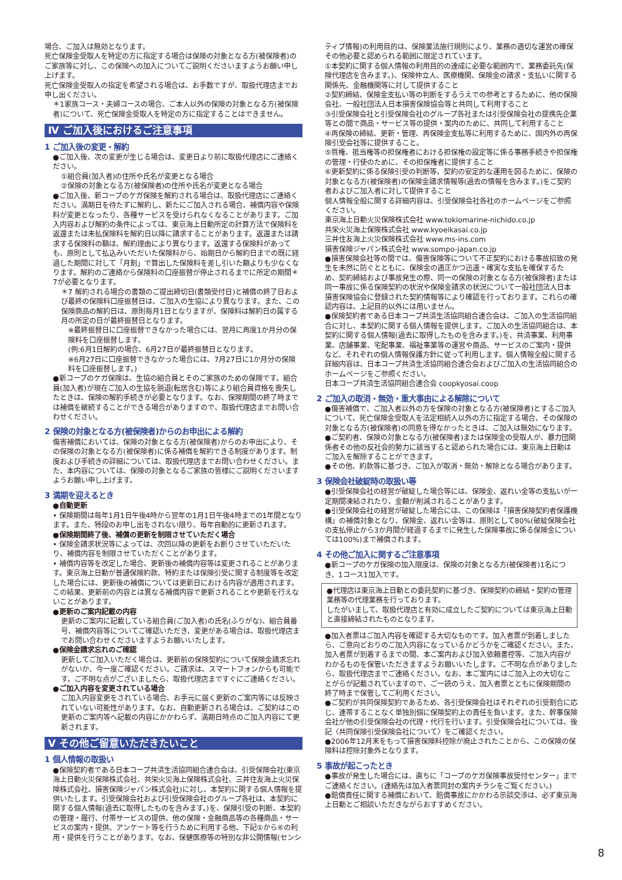場合、ご加入は無効となります。
死亡保険金受取人を特定の方に指定する場合は保険の対象となる方(被保険者)のご家族等に対し、この保険への加入についてご説明くださいますようお願い申し上げます。
死亡保険金受取人の指定を希望される場合は、お手数ですが、取扱代理店までお申し出ください。
＊1家族コース・夫婦コースの場合、ご本人以外の保険の対象となる方(被保険者)について、死亡保険金受取人を特定の方に指定することはできません。
Ⅳ ご加入後におけるご注意事項
1 ご加入後の変更・解約
●ご加入後、次の変更が生じる場合は、変更日より前に取扱代理店にご連絡ください。
①組合員(加入者)の住所や氏名が変更となる場合
②保険の対象となる方(被保険者)の住所や氏名が変更となる場合
●ご加入後、新コープのケガ保険を解約される場合は、取扱代理店にご連絡ください。満期日を待たずに解約し、新たにご加入される場合、補償内容や保険料が変更となったり、各種サービスを受けられなくなることがあります。ご加入内容および解約の条件によっては、東京海上日動所定の計算方法で保険料を返還または未払保険料を解約日以降に請求することがあります。返還または請求する保険料の額は、解約理由により異なります。返還する保険料があっても、原則として払込みいただいた保険料から、始期日から解約日までの既に経過した期間に対して「月割」で算出した保険料を差し引いた額よりも少なくなります。解約のご連絡から保険料の口座振替が停止されるまでに所定の期間＊7が必要となります。
＊7 解約される場合の書類のご提出締切日(書類受付日)と補償の終了日および最終の保険料口座振替日は、ご加入の生協により異なります。また、この保険商品の解約日は、原則毎月1日となりますが、保険料は解約日の属する月の所定の日が最終振替日となります。
※最終振替日に口座振替できなかった場合には、翌月に再度1か月分の保険料を口座振替します。
(例:6月1日解約の場合、6月27日が最終振替日となります。
※6月27日に口座振替できなかった場合には、7月27日に1か月分の保険料を口座振替します。)
●新コープのケガ保険は、生協の組合員とそのご家族のための保険です。組合員(加入者)が現在ご加入の生協を脱退(転居含む)等により組合員資格を喪失したときは、保険の解約手続きが必要となります。なお、保険期間の終了時までは補償を継続することができる場合がありますので、取扱代理店までお問い合わせください。
2 保険の対象となる方(被保険者)からのお申出による解約
傷害補償においては、保険の対象となる方(被保険者)からのお申出により、その保険の対象となる方(被保険者)に係る補償を解約できる制度があります。制度および手続きの詳細については、取扱代理店までお問い合わせください。また、本内容については、保険の対象となるご家族の皆様にご説明くださいますようお願い申し上げます。
3 満期を迎えるとき
●自動更新
• 保険期間は毎年1月1日午後4時から翌年の1月1日午後4時までの1年間となります。また、特段のお申し出をされない限り、毎年自動的に更新されます。
●保険期間終了後、補償の更新を制限させていただく場合
• 保険金請求状況等によっては、次回以降の更新をお断りさせていただいたり、補償内容を制限させていただくことがあります。
• 補償内容等を改定した場合、更新後の補償内容等は変更されることがあります。東京海上日動が普通保険約款、特約または保険引受に関する制度等を改定した場合には、更新後の補償については更新日における内容が適用されます。この結果、更新前の内容とは異なる補償内容で更新されることや更新を行えないことがあります。
●更新のご案内記載の内容
更新のご案内に記載している組合員(ご加入者)の氏名(ふりがな)、組合員番号、補償内容等についてご確認いただき、変更がある場合は、取扱代理店までお問い合わせくださいますようお願いいたします。
●保険金請求忘れのご確認
更新してご加入いただく場合は、更新前の保険契約について保険金請求忘れがないか、今一度ご確認ください。ご請求は、スマートフォンからも可能です。ご不明な点がございましたら、取扱代理店まですぐにご連絡ください。
●ご加入内容を変更されている場合
ご加入内容変更をされている場合、お手元に届く更新のご案内等には反映されていない可能性があります。なお、自動更新される場合は、ご契約はこの更新のご案内等へ記載の内容にかかわらず、満期日時点のご加入内容にて更新されます。
Ⅴ その他ご留意いただきたいこと
1 個人情報の取扱い
●保険契約者である日本コープ共済生活協同組合連合会は、引受保険会社(東京海上日動火災保険株式会社、共栄火災海上保険株式会社、三井住友海上火災保険株式会社、損害保険ジャパン株式会社)に対し、本契約に関する個人情報を提供いたします。引受保険会社および引受保険会社のグループ各社は、本契約に関する個人情報(過去に取得したものを含みます。)を、保険引受の判断、本契約の管理・履行、付帯サービスの提供、他の保険・金融商品等の各種商品・サービスの案内・提供、アンケート等を行うために利用する他、下記①から⑥の利用・提供を行うことがあります。なお、保健医療等の特別な非公開情報(センシ
ティブ情報)の利用目的は、保険業法施行規則により、業務の適切な運営の確保その他必要と認められる範囲に限定されています。
①本契約に関する個人情報の利用目的の達成に必要な範囲内で、業務委託先(保険代理店を含みます。)、保険仲立人、医療機関、保険金の請求・支払いに関する関係先、金融機関等に対して提供すること
②契約締結、保険金支払い等の判断をするうえでの参考とするために、他の保険会社、一般社団法人日本損害保険協会等と共同して利用すること
③引受保険会社と引受保険会社のグループ各社または引受保険会社の提携先企業等との間で商品・サービス等の提供・案内のために、共同して利用すること
④再保険の締結、更新・管理、再保険金支払等に利用するために、国内外の再保険引受会社等に提供すること。
⑤質権、抵当権等の担保権者における担保権の設定等に係る事務手続きや担保権の管理・行使のために、その担保権者に提供すること
⑥更新契約に係る保険引受の判断等、契約の安定的な運用を図るために、保険の対象となる方(被保険者)の保険金請求情報等(過去の情報を含みます。)をご契約者およびご加入者に対して提供すること
個人情報全般に関する詳細内容は、引受保険会社各社のホームページをご参照ください。
東京海上日動火災保険株式会社 www.tokiomarine-nichido.co.jp
共栄火災海上保険株式会社 www.kyoeikasai.co.jp
三井住友海上火災保険株式会社 www.ms-ins.com
損害保険ジャパン株式会社 www.sompo-japan.co.jp
●損害保険会社等の間では、傷害保険等について不正契約における事故招致の発生を未然に防ぐとともに、保険金の適正かつ迅速・確実な支払を確保するため、契約締結および事故発生の際、同一の保険の対象となる方(被保険者)または同一事故に係る保険契約の状況や保険金請求の状況について一般社団法人日本損害保険協会に登録された契約情報等により確認を行っております。これらの確認内容は、上記目的以外には用いません。
●保険契約者である日本コープ共済生活協同組合連合会は、ご加入の生活協同組合に対し、本契約に関する個人情報を提供します。ご加入の生活協同組合は、本契約に関する個人情報(過去に取得したものを含みます。)を、共済事業、利用事業、店舗事業、宅配事業、福祉事業等の運営や商品、サービスのご案内・提供など、それぞれの個人情報保護方針に従って利用します。個人情報全般に関する詳細内容は、日本コープ共済生活協同組合連合会およびご加入の生活協同組合のホームページをご参照ください。
日本コープ共済生活協同組合連合会 coopkyosai.coop
2 ご加入の取消・無効・重大事由による解除について
●傷害補償で、ご加入者以外の方を保険の対象となる方(被保険者)とするご加入について、死亡保険金受取人を法定相続人以外の方に指定する場合、その保険の対象となる方(被保険者)の同意を得なかったときは、ご加入は無効になります。
●ご契約者、保険の対象となる方(被保険者)または保険金の受取人が、暴力団関係者その他の反社会的勢力に該当すると認められた場合には、東京海上日動はご加入を解除することができます。
●その他、約款等に基づき、ご加入が取消・無効・解除となる場合があります。
3 保険会社破綻時の取扱い等
●引受保険会社の経営が破綻した場合等には、保険金、返れい金等の支払いが一定期間凍結されたり、金額が削減されることがあります。
●引受保険会社の経営が破綻した場合には、この保険は「損害保険契約者保護機構」の補償対象となり、保険金、返れい金等は、原則として80%(破綻保険会社の支払停止から3か月間が経過するまでに発生した保険事故に係る保険金については100%)まで補償されます。
4 その他ご加入に関するご注意事項
●新コープのケガ保険の加入限度は、保険の対象となる方(被保険者)1名につき、1コース1加入です。
●代理店は東京海上日動との委託契約に基づき、保険契約の締結・契約の管理業務等の代理業務を行っております。
したがいまして、取扱代理店と有効に成立したご契約については東京海上日動と直接締結されたものとなります。
●加入者票はご加入内容を確認する大切なものです。加入者票が到着しましたら、ご意向どおりのご加入内容になっているかどうかをご確認ください。また、加入者票が到着するまでの間、本ご案内および加入依頼書控等、ご加入内容がわかるものを保管いただきますようお願いいたします。ご不明な点がありましたら、取扱代理店までご連絡ください。なお、本ご案内にはご加入上の大切なことがらが記載されていますので、ご一読のうえ、加入者票とともに保険期間の終了時まで保管してご利用ください。
●ご契約が共同保険契約であるため、各引受保険会社はそれぞれの引受割合に応じ、連帯することなく単独別個に保険契約上の責任を負います。また、幹事保険会社が他の引受保険会社の代理・代行を行います。引受保険会社については、後記〈共同保険引受保険会社について〉をご確認ください。
●2006年12月末をもって損害保険料控除が廃止されたことから、この保険の保険料は控除対象外となります。
5 事故が起こったとき
●事故が発生した場合には、直ちに「コープのケガ保険事故受付センター」までご連絡ください。(連絡先は加入者票同封の案内チラシをご覧ください。)
●賠償責任に関する補償において、賠償事故にかかわる示談交渉は、必ず東京海上日動とご相談いただきながらおすすめください。
8